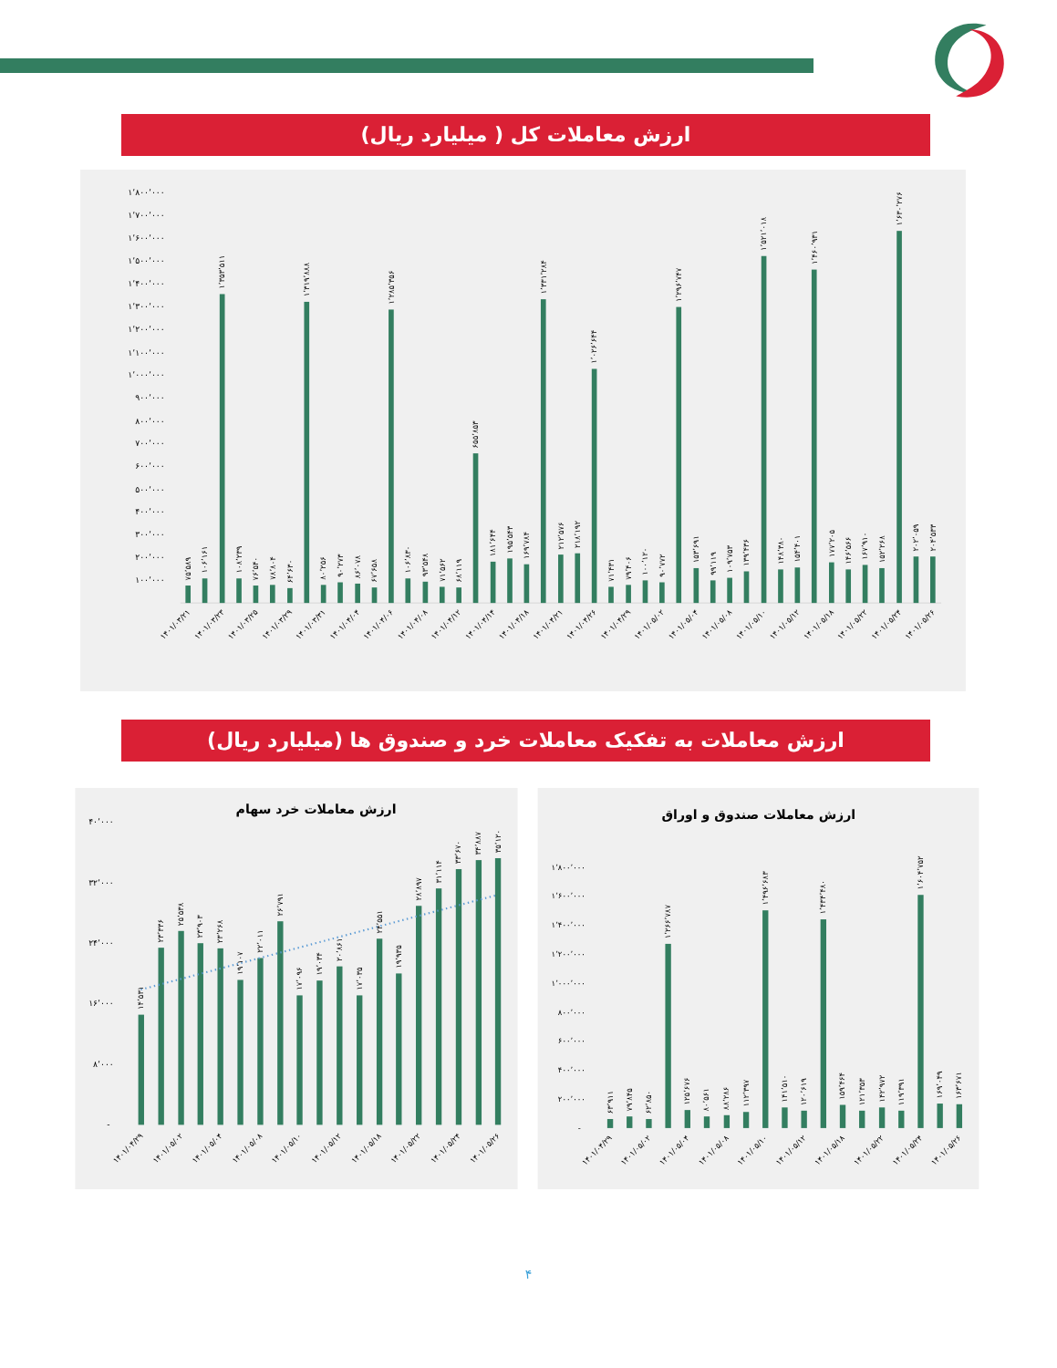ارزش معاملات کل ( میلیارد ریال)
۱٬۸۰۰٬۰۰۰
۱٬۷۰۰٬۰۰۰
۱٬۶۰۰٬۰۰۰
۱٬۵۰۰٬۰۰۰
۱٬۴۰۰٬۰۰۰
۱٬۳۰۰٬۰۰۰
۱٬۲۰۰٬۰۰۰
۱٬۱۰۰٬۰۰۰
۱٬۰۰۰٬۰۰۰
۹۰۰٬۰۰۰
۸۰۰٬۰۰۰
۷۰۰٬۰۰۰
۶۰۰٬۰۰۰
۵۰۰٬۰۰۰
۴۰۰٬۰۰۰
۳۰۰٬۰۰۰
۲۰۰٬۰۰۰
۱۰۰٬۰۰۰
۷۵٬۵۸۹
۱۰۶٬۱۶۱
۱٬۳۵۳٬۵۱۱
۱۰۸٬۲۳۹
۷۶٬۵۴۰
۷۸٬۸۰۴
۶۴٬۶۳۰
۱٬۳۱۹٬۸۸۸
۸۰٬۲۵۶
۹۰٬۲۷۳
۸۶٬۰۷۸
۶۷٬۶۵۸
۱٬۲۸۵٬۳۵۶
۱۰۶٬۸۳۰
۹۳٬۵۴۸
۷۱٬۵۶۲
۶۸٬۱۱۹
۶۵۵٬۸۵۳
۱۸۱٬۶۴۴
۱۹۵٬۵۴۳
۱۶۹٬۷۸۴
۱٬۳۳۱٬۲۸۴
۲۱۲٬۵۷۶
۲۱۸٬۱۹۲
۱٬۰۲۶٬۶۴۴
۷۱٬۴۳۱
۷۹٬۴۰۶
۱۰۰٬۱۲۰
۹۰٬۷۷۲
۱٬۲۹۶٬۷۴۷
۱۵۳٬۶۹۱
۹۹٬۱۱۹
۱۰۹٬۷۵۳
۱۳۹٬۴۳۶
۱٬۵۲۱٬۰۱۸
۱۴۸٬۳۸۰
۱۵۴٬۴۰۱
۱٬۴۶۰٬۹۳۱
۱۷۷٬۲۰۵
۱۴۶٬۵۶۶
۱۶۷٬۹۱۰
۱۵۲٬۲۶۸
۱٬۶۳۰٬۲۷۶
۲۰۲٬۰۵۹
۲۰۴٬۵۳۳
۱۴۰۱/۰۳/۲۱
۱۴۰۱/۰۳/۲۳
۱۴۰۱/۰۳/۲۵
۱۴۰۱/۰۳/۲۹
۱۴۰۱/۰۳/۳۱
۱۴۰۱/۰۴/۰۴
۱۴۰۱/۰۴/۰۶
۱۴۰۱/۰۴/۰۸
۱۴۰۱/۰۴/۱۲
۱۴۰۱/۰۴/۱۴
۱۴۰۱/۰۴/۱۸
۱۴۰۱/۰۴/۲۱
۱۴۰۱/۰۴/۲۶
۱۴۰۱/۰۴/۲۹
۱۴۰۱/۰۵/۰۲
۱۴۰۱/۰۵/۰۴
۱۴۰۱/۰۵/۰۸
۱۴۰۱/۰۵/۱۰
۱۴۰۱/۰۵/۱۲
۱۴۰۱/۰۵/۱۸
۱۴۰۱/۰۵/۲۲
۱۴۰۱/۰۵/۲۴
۱۴۰۱/۰۵/۲۶
ارزش معاملات به تفکیک معاملات خرد و صندوق ها (میلیارد ریال)
ارزش معاملات خرد سهام
۴۰٬۰۰۰
۳۲٬۰۰۰
۲۴٬۰۰۰
۱۶٬۰۰۰
۸٬۰۰۰
-
۱۴٬۵۳۱
۲۳٬۳۳۶
۲۵٬۵۳۸
۲۳٬۹۰۳
۲۳٬۲۶۸
۱۹٬۱۰۷
۲۲٬۰۱۱
۲۶٬۷۹۱
۱۷٬۰۹۶
۱۹٬۰۳۴
۲۰٬۸۶۱
۱۷٬۰۳۵
۲۴٬۵۵۱
۱۹٬۹۳۵
۲۸٬۸۹۷
۳۱٬۱۱۴
۳۳٬۶۷۰
۳۴٬۸۸۷
۳۵٬۱۲۰
۱۴۰۱/۰۴/۲۹
۱۴۰۱/۰۵/۰۲
۱۴۰۱/۰۵/۰۴
۱۴۰۱/۰۵/۰۸
۱۴۰۱/۰۵/۱۰
۱۴۰۱/۰۵/۱۲
۱۴۰۱/۰۵/۱۸
۱۴۰۱/۰۵/۲۲
۱۴۰۱/۰۵/۲۴
۱۴۰۱/۰۵/۲۶
ارزش معاملات صندوق و اوراق
۱٬۸۰۰٬۰۰۰
۱٬۶۰۰٬۰۰۰
۱٬۴۰۰٬۰۰۰
۱٬۲۰۰٬۰۰۰
۱٬۰۰۰٬۰۰۰
۸۰۰٬۰۰۰
۶۰۰٬۰۰۰
۴۰۰٬۰۰۰
۲۰۰٬۰۰۰
-
۶۳٬۹۱۱
۷۹٬۸۴۵
۶۲٬۸۵۰
۱٬۲۶۶٬۷۸۷
۱۲۵٬۶۷۶
۸۰٬۵۶۱
۸۸٬۲۸۶
۱۱۲٬۳۹۷
۱٬۴۹۶٬۶۸۳
۱۴۱٬۵۱۰
۱۲۰٬۶۱۹
۱٬۴۳۴٬۴۸۰
۱۵۹٬۴۶۴
۱۲۱٬۳۵۳
۱۴۲٬۹۷۲
۱۱۹٬۳۹۱
۱٬۶۰۴٬۷۵۲
۱۶۹٬۰۴۹
۱۶۳٬۶۷۱
۱۴۰۱/۰۴/۲۹
۱۴۰۱/۰۵/۰۲
۱۴۰۱/۰۵/۰۴
۱۴۰۱/۰۵/۰۸
۱۴۰۱/۰۵/۱۰
۱۴۰۱/۰۵/۱۲
۱۴۰۱/۰۵/۱۸
۱۴۰۱/۰۵/۲۲
۱۴۰۱/۰۵/۲۴
۱۴۰۱/۰۵/۲۶
۴